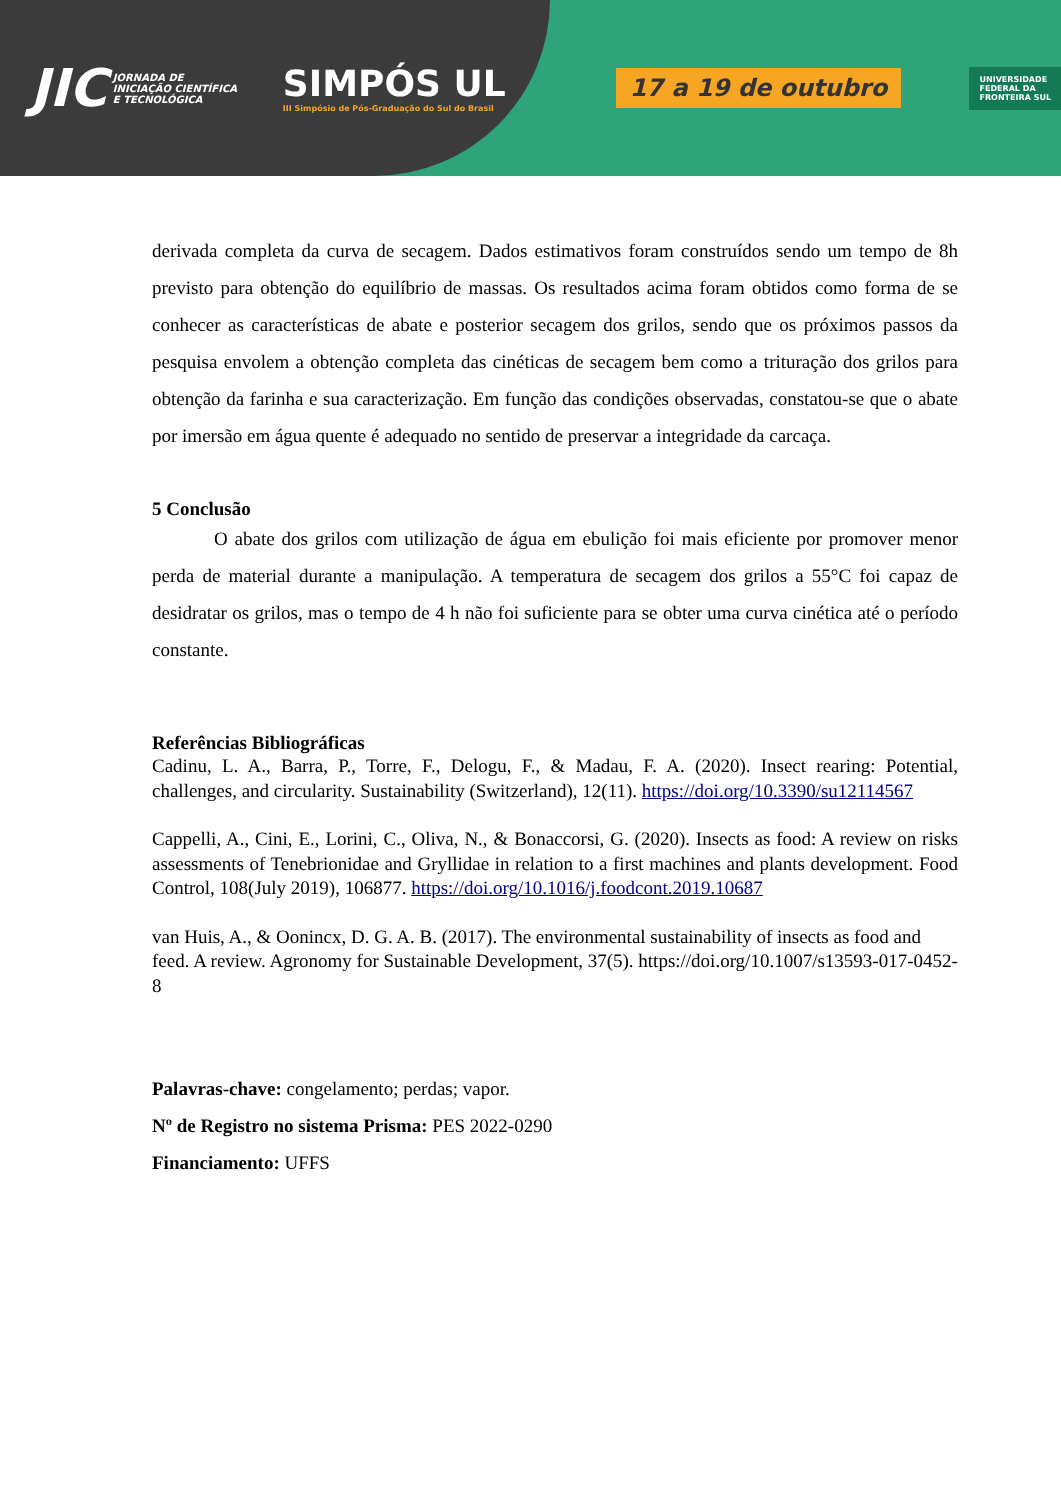JIC JORNADA DE INICIAÇÃO CIENTÍFICA E TECNOLÓGICA SIMPÓS UL
III Simpósio de Pós-Graduação do Sul do Brasil 17 a 19 de outubro UNIVERSIDADE
FEDERAL DA
FRONTEIRA SUL
derivada completa da curva de secagem. Dados estimativos foram construídos sendo um tempo de 8h previsto para obtenção do equilíbrio de massas. Os resultados acima foram obtidos como forma de se conhecer as características de abate e posterior secagem dos grilos, sendo que os próximos passos da pesquisa envolem a obtenção completa das cinéticas de secagem bem como a trituração dos grilos para obtenção da farinha e sua caracterização. Em função das condições observadas, constatou-se que o abate por imersão em água quente é adequado no sentido de preservar a integridade da carcaça.
5 Conclusão
O abate dos grilos com utilização de água em ebulição foi mais eficiente por promover menor perda de material durante a manipulação. A temperatura de secagem dos grilos a 55°C foi capaz de desidratar os grilos, mas o tempo de 4 h não foi suficiente para se obter uma curva cinética até o período constante.
Referências Bibliográficas
Cadinu, L. A., Barra, P., Torre, F., Delogu, F., & Madau, F. A. (2020). Insect rearing: Potential, challenges, and circularity. Sustainability (Switzerland), 12(11). https://doi.org/10.3390/su12114567
Cappelli, A., Cini, E., Lorini, C., Oliva, N., & Bonaccorsi, G. (2020). Insects as food: A review on risks assessments of Tenebrionidae and Gryllidae in relation to a first machines and plants development. Food Control, 108(July 2019), 106877. https://doi.org/10.1016/j.foodcont.2019.10687
van Huis, A., & Oonincx, D. G. A. B. (2017). The environmental sustainability of insects as food and feed. A review. Agronomy for Sustainable Development, 37(5). https://doi.org/10.1007/s13593-017-0452-8
Palavras-chave: congelamento; perdas; vapor.
Nº de Registro no sistema Prisma: PES 2022-0290
Financiamento: UFFS